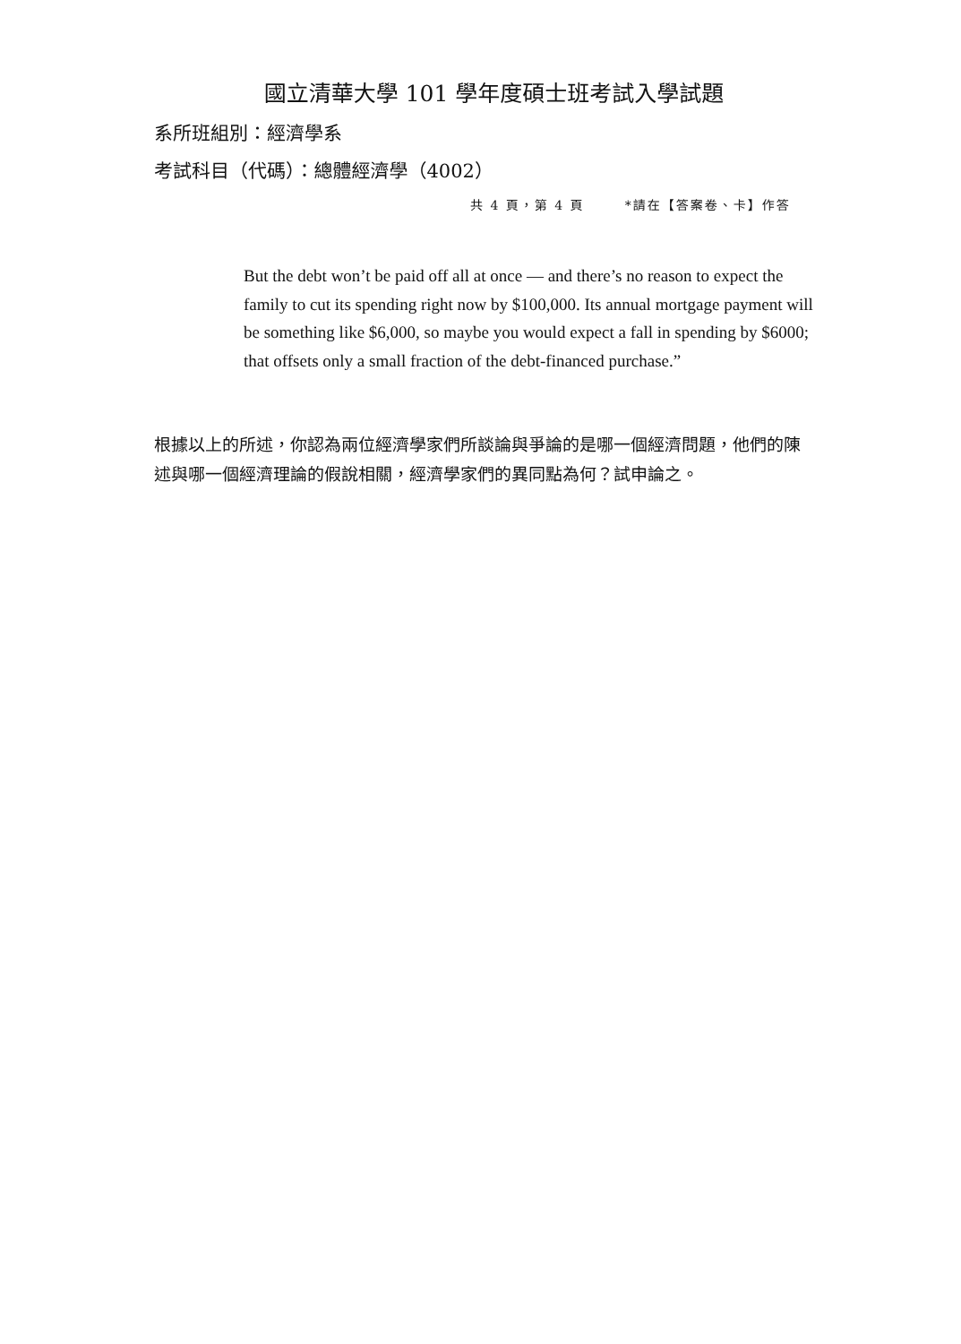國立清華大學 101 學年度碩士班考試入學試題
系所班組別：經濟學系
考試科目（代碼）：總體經濟學（4002）
共 4 頁，第 4 頁 *請在【答案卷、卡】作答
But the debt won’t be paid off all at once — and there’s no reason to expect the family to cut its spending right now by $100,000. Its annual mortgage payment will be something like $6,000, so maybe you would expect a fall in spending by $6000; that offsets only a small fraction of the debt-financed purchase.”
根據以上的所述，你認為兩位經濟學家們所談論與爭論的是哪一個經濟問題，他們的陳述與哪一個經濟理論的假說相關，經濟學家們的異同點為何？試申論之。